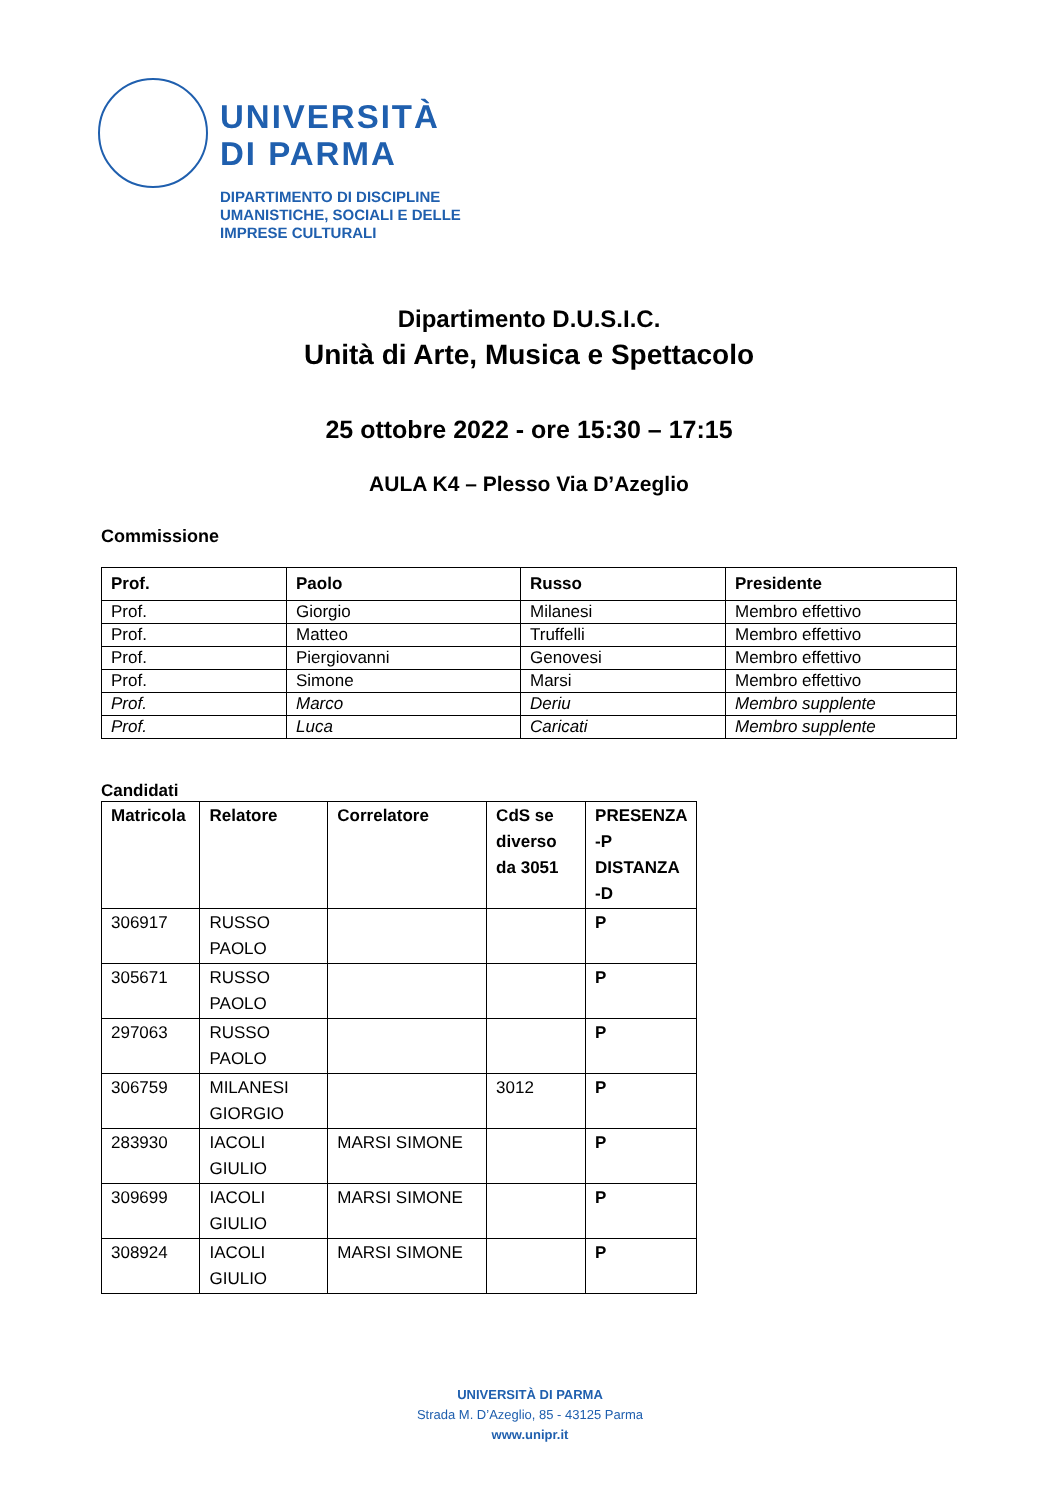UNIVERSITÀ
DI PARMA
DIPARTIMENTO DI DISCIPLINE
UMANISTICHE, SOCIALI E DELLE
IMPRESE CULTURALI
Dipartimento D.U.S.I.C.
Unità di Arte, Musica e Spettacolo
25 ottobre 2022 - ore 15:30 – 17:15
AULA K4 – Plesso Via D’Azeglio
Commissione
| Prof. | Paolo | Russo | Presidente |
| --- | --- | --- | --- |
| Prof. | Giorgio | Milanesi | Membro effettivo |
| Prof. | Matteo | Truffelli | Membro effettivo |
| Prof. | Piergiovanni | Genovesi | Membro effettivo |
| Prof. | Simone | Marsi | Membro effettivo |
| Prof. | Marco | Deriu | Membro supplente |
| Prof. | Luca | Caricati | Membro supplente |
Candidati
| Matricola | Relatore | Correlatore | CdS se diverso da 3051 | PRESENZA -P DISTANZA -D |
| --- | --- | --- | --- | --- |
| 306917 | RUSSO PAOLO | | | P |
| 305671 | RUSSO PAOLO | | | P |
| 297063 | RUSSO PAOLO | | | P |
| 306759 | MILANESI GIORGIO | | 3012 | P |
| 283930 | IACOLI GIULIO | MARSI SIMONE | | P |
| 309699 | IACOLI GIULIO | MARSI SIMONE | | P |
| 308924 | IACOLI GIULIO | MARSI SIMONE | | P |
UNIVERSITÀ DI PARMA
Strada M. D’Azeglio, 85 - 43125 Parma
www.unipr.it